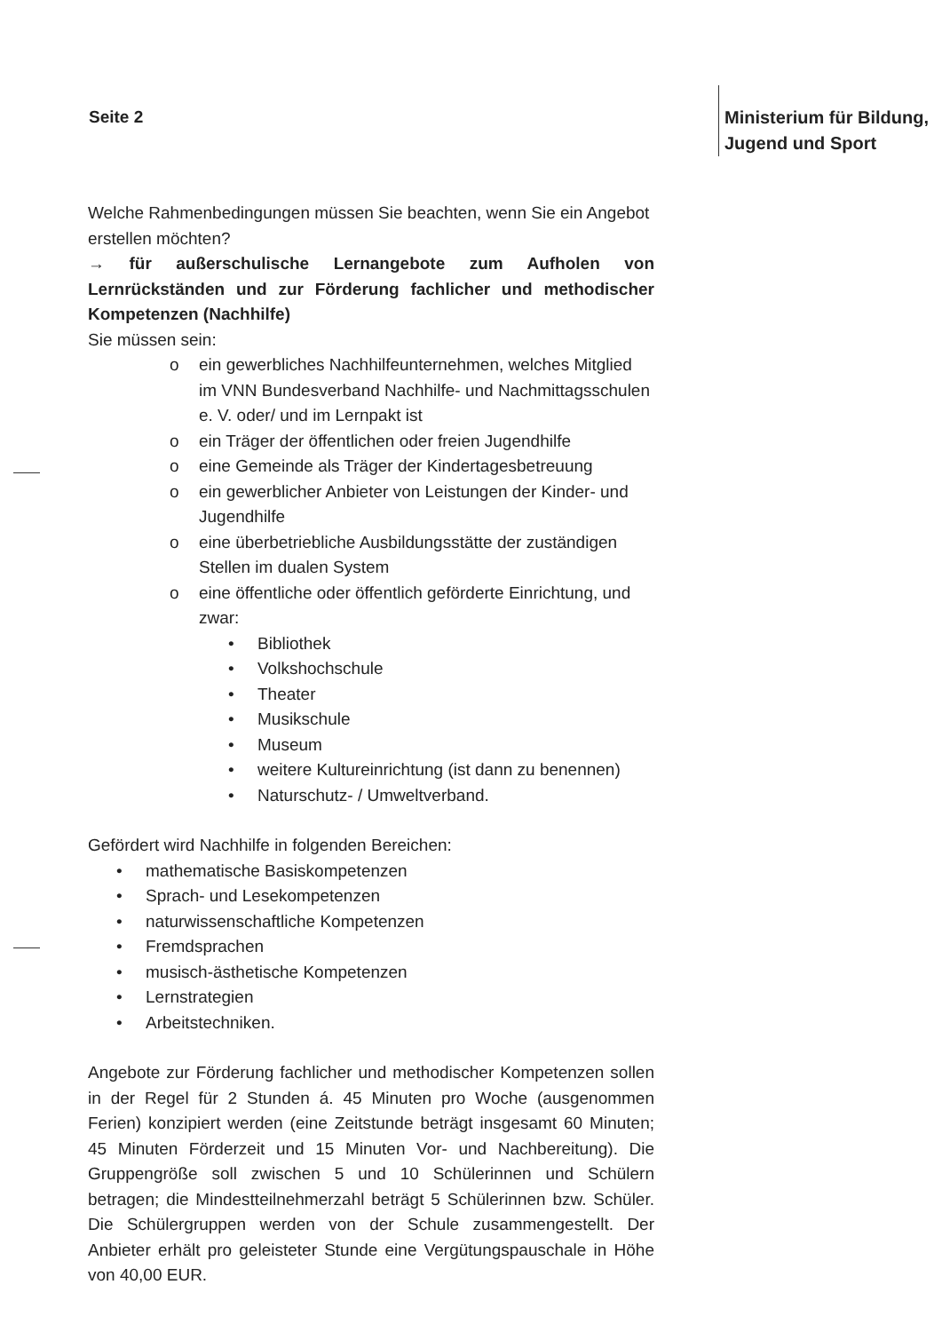Seite 2
Ministerium für Bildung,
Jugend und Sport
Welche Rahmenbedingungen müssen Sie beachten, wenn Sie ein Angebot erstellen möchten?
→ für außerschulische Lernangebote zum Aufholen von Lernrückständen und zur Förderung fachlicher und methodischer Kompetenzen (Nachhilfe)
Sie müssen sein:
o ein gewerbliches Nachhilfeunternehmen, welches Mitglied im VNN Bundesverband Nachhilfe- und Nachmittagsschulen e. V. oder/ und im Lernpakt ist
o ein Träger der öffentlichen oder freien Jugendhilfe
o eine Gemeinde als Träger der Kindertagesbetreuung
o ein gewerblicher Anbieter von Leistungen der Kinder- und Jugendhilfe
o eine überbetriebliche Ausbildungsstätte der zuständigen Stellen im dualen System
o eine öffentliche oder öffentlich geförderte Einrichtung, und zwar:
• Bibliothek
• Volkshochschule
• Theater
• Musikschule
• Museum
• weitere Kultureinrichtung (ist dann zu benennen)
• Naturschutz- / Umweltverband.
Gefördert wird Nachhilfe in folgenden Bereichen:
• mathematische Basiskompetenzen
• Sprach- und Lesekompetenzen
• naturwissenschaftliche Kompetenzen
• Fremdsprachen
• musisch-ästhetische Kompetenzen
• Lernstrategien
• Arbeitstechniken.
Angebote zur Förderung fachlicher und methodischer Kompetenzen sollen in der Regel für 2 Stunden á. 45 Minuten pro Woche (ausgenommen Ferien) konzipiert werden (eine Zeitstunde beträgt insgesamt 60 Minuten; 45 Minuten Förderzeit und 15 Minuten Vor- und Nachbereitung). Die Gruppengröße soll zwischen 5 und 10 Schülerinnen und Schülern betragen; die Mindestteilnehmerzahl beträgt 5 Schülerinnen bzw. Schüler. Die Schülergruppen werden von der Schule zusammengestellt. Der Anbieter erhält pro geleisteter Stunde eine Vergütungspauschale in Höhe von 40,00 EUR.